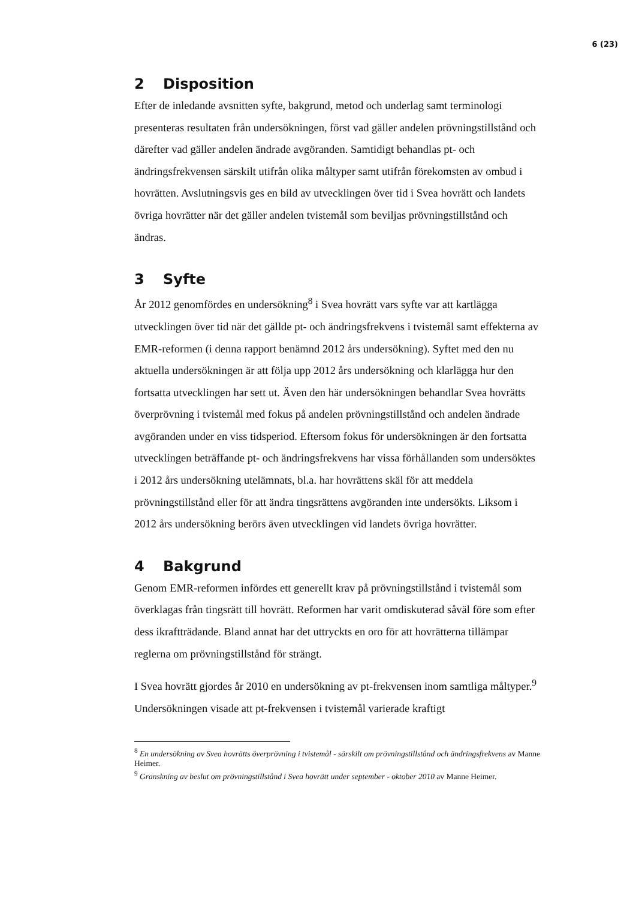6 (23)
2 Disposition
Efter de inledande avsnitten syfte, bakgrund, metod och underlag samt terminologi presenteras resultaten från undersökningen, först vad gäller andelen prövningstillstånd och därefter vad gäller andelen ändrade avgöranden. Samtidigt behandlas pt- och ändringsfrekvensen särskilt utifrån olika måltyper samt utifrån förekomsten av ombud i hovrätten. Avslutningsvis ges en bild av utvecklingen över tid i Svea hovrätt och landets övriga hovrätter när det gäller andelen tvistemål som beviljas prövningstillstånd och ändras.
3 Syfte
År 2012 genomfördes en undersökning<sup>8</sup> i Svea hovrätt vars syfte var att kartlägga utvecklingen över tid när det gällde pt- och ändringsfrekvens i tvistemål samt effekterna av EMR-reformen (i denna rapport benämnd 2012 års undersökning). Syftet med den nu aktuella undersökningen är att följa upp 2012 års undersökning och klarlägga hur den fortsatta utvecklingen har sett ut. Även den här undersökningen behandlar Svea hovrätts överprövning i tvistemål med fokus på andelen prövningstillstånd och andelen ändrade avgöranden under en viss tidsperiod. Eftersom fokus för undersökningen är den fortsatta utvecklingen beträffande pt- och ändringsfrekvens har vissa förhållanden som undersöktes i 2012 års undersökning utelämnats, bl.a. har hovrättens skäl för att meddela prövningstillstånd eller för att ändra tingsrättens avgöranden inte undersökts. Liksom i 2012 års undersökning berörs även utvecklingen vid landets övriga hovrätter.
4 Bakgrund
Genom EMR-reformen infördes ett generellt krav på prövningstillstånd i tvistemål som överklagas från tingsrätt till hovrätt. Reformen har varit omdiskuterad såväl före som efter dess ikraftträdande. Bland annat har det uttryckts en oro för att hovrätterna tillämpar reglerna om prövningstillstånd för strängt.
I Svea hovrätt gjordes år 2010 en undersökning av pt-frekvensen inom samtliga måltyper.<sup>9</sup> Undersökningen visade att pt-frekvensen i tvistemål varierade kraftigt
<sup>8</sup> En undersökning av Svea hovrätts överprövning i tvistemål - särskilt om prövningstillstånd och ändringsfrekvens av Manne Heimer.
<sup>9</sup> Granskning av beslut om prövningstillstånd i Svea hovrätt under september - oktober 2010 av Manne Heimer.